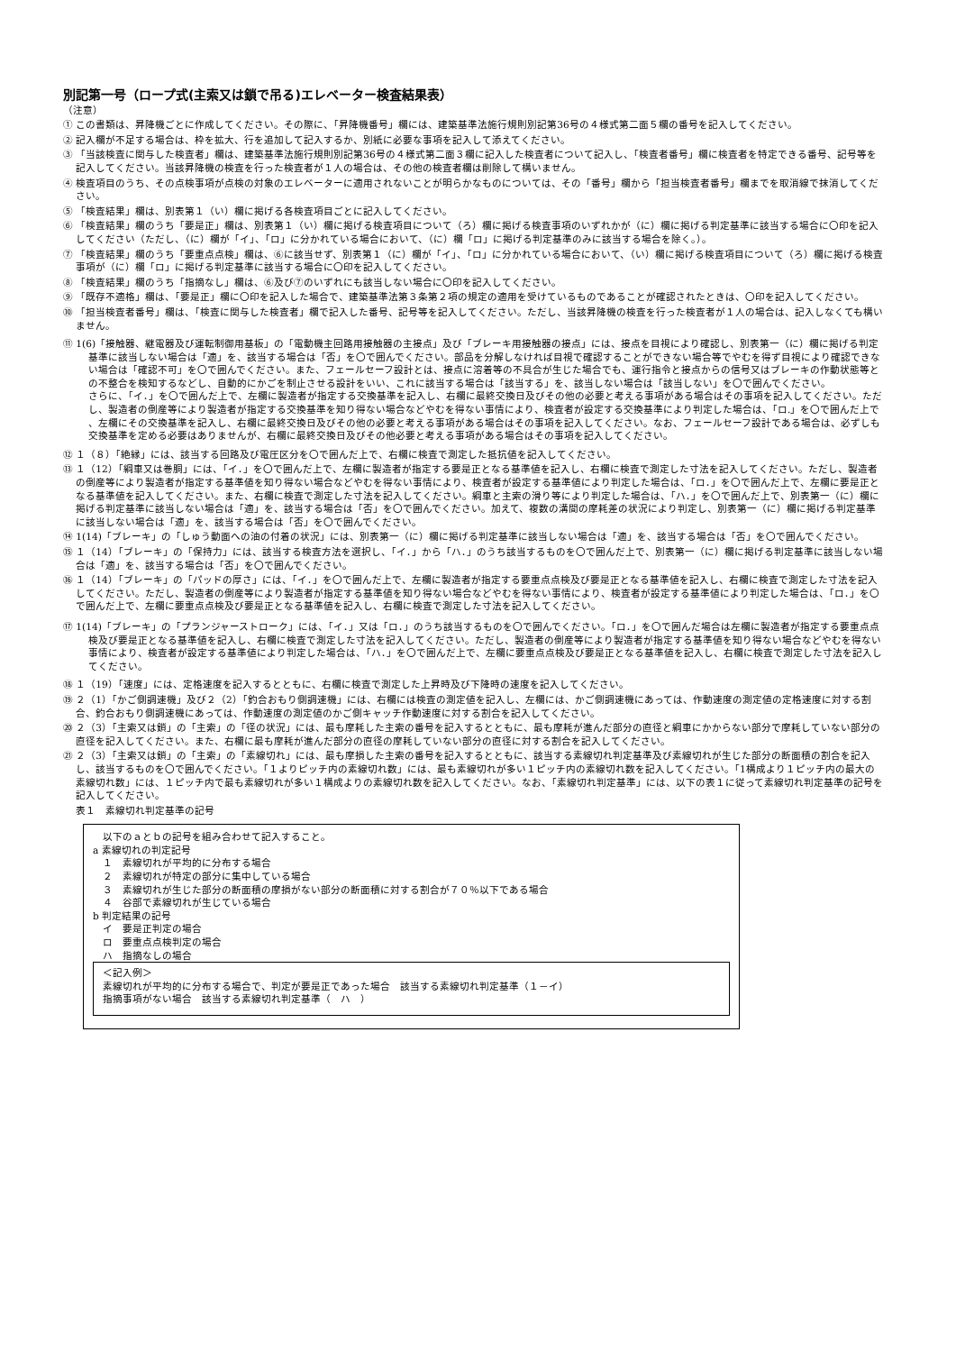別記第一号（ロープ式(主索又は鎖で吊る)エレベーター検査結果表）
（注意）
① この書類は、昇降機ごとに作成してください。その際に、「昇降機番号」欄には、建築基準法施行規則別記第36号の４様式第二面５欄の番号を記入してください。
② 記入欄が不足する場合は、枠を拡大、行を追加して記入するか、別紙に必要な事項を記入して添えてください。
③ 「当該検査に関与した検査者」欄は、建築基準法施行規則別記第36号の４様式第二面３欄に記入した検査者について記入し、「検査者番号」欄に検査者を特定できる番号、記号等を記入してください。当該昇降機の検査を行った検査者が１人の場合は、その他の検査者欄は削除して構いません。
④ 検査項目のうち、その点検事項が点検の対象のエレベーターに適用されないことが明らかなものについては、その「番号」欄から「担当検査者番号」欄までを取消線で抹消してください。
⑤ 「検査結果」欄は、別表第１（い）欄に掲げる各検査項目ごとに記入してください。
⑥ 「検査結果」欄のうち「要是正」欄は、別表第１（い）欄に掲げる検査項目について（ろ）欄に掲げる検査事項のいずれかが（に）欄に掲げる判定基準に該当する場合に〇印を記入してください（ただし、（に）欄が「イ」、「ロ」に分かれている場合において、（に）欄「ロ」に掲げる判定基準のみに該当する場合を除く。）。
⑦ 「検査結果」欄のうち「要重点点検」欄は、⑥に該当せず、別表第１（に）欄が「イ」、「ロ」に分かれている場合において、（い）欄に掲げる検査項目について（ろ）欄に掲げる検査事項が（に）欄「ロ」に掲げる判定基準に該当する場合に〇印を記入してください。
⑧ 「検査結果」欄のうち「指摘なし」欄は、⑥及び⑦のいずれにも該当しない場合に〇印を記入してください。
⑨ 「既存不適格」欄は、「要是正」欄に〇印を記入した場合で、建築基準法第３条第２項の規定の適用を受けているものであることが確認されたときは、〇印を記入してください。
⑩ 「担当検査者番号」欄は、「検査に関与した検査者」欄で記入した番号、記号等を記入してください。ただし、当該昇降機の検査を行った検査者が１人の場合は、記入しなくても構いません。
⑪ 1(6)「接触器、継電器及び運転制御用基板」の「電動機主回路用接触器の主接点」及び「ブレーキ用接触器の接点」には、接点を目視により確認し、別表第一（に）欄に掲げる判定基準に該当しない場合は「適」を、該当する場合は「否」を〇で囲んでください。部品を分解しなければ目視で確認することができない場合等でやむを得ず目視により確認できない場合は「確認不可」を〇で囲んでください。また、フェールセーフ設計とは、接点に溶着等の不具合が生じた場合でも、運行指令と接点からの信号又はブレーキの作動状態等との不整合を検知するなどし、自動的にかごを制止させる設計をいい、これに該当する場合は「該当する」を、該当しない場合は「該当しない」を〇で囲んでください。
さらに、「イ．」を〇で囲んだ上で、左欄に製造者が指定する交換基準を記入し、右欄に最終交換日及びその他の必要と考える事項がある場合はその事項を記入してください。ただし、製造者の倒産等により製造者が指定する交換基準を知り得ない場合などやむを得ない事情により、検査者が設定する交換基準により判定した場合は、「ロ.」を〇で囲んだ上で 、左欄にその交換基準を記入し、右欄に最終交換日及びその他の必要と考える事項がある場合はその事項を記入してください。なお、フェールセーフ設計である場合は、必ずしも交換基準を定める必要はありませんが、右欄に最終交換日及びその他必要と考える事項がある場合はその事項を記入してください。
⑫ １（８）「絶縁」には、該当する回路及び電圧区分を〇で囲んだ上で、右欄に検査で測定した抵抗値を記入してください。
⑬ １（12）「綱車又は巻胴」には、「イ．」を〇で囲んだ上で、左欄に製造者が指定する要是正となる基準値を記入し、右欄に検査で測定した寸法を記入してください。ただし、製造者の倒産等により製造者が指定する基準値を知り得ない場合などやむを得ない事情により、検査者が設定する基準値により判定した場合は、「ロ．」を〇で囲んだ上で、左欄に要是正となる基準値を記入してください。また、右欄に検査で測定した寸法を記入してください。綱車と主索の滑り等により判定した場合は、「ハ．」を〇で囲んだ上で、別表第一（に）欄に掲げる判定基準に該当しない場合は「適」を、該当する場合は「否」を〇で囲んでください。加えて、複数の溝間の摩耗差の状況により判定し、別表第一（に）欄に掲げる判定基準に該当しない場合は「適」を、該当する場合は「否」を〇で囲んでください。
⑭ 1(14)「ブレーキ」の「しゅう動面への油の付着の状況」には、別表第一（に）欄に掲げる判定基準に該当しない場合は「適」を、該当する場合は「否」を〇で囲んでください。
⑮ １（14）「ブレーキ」の「保持力」には、該当する検査方法を選択し、「イ．」から「ハ．」のうち該当するものを〇で囲んだ上で、別表第一（に）欄に掲げる判定基準に該当しない場合は「適」を、該当する場合は「否」を〇で囲んでください。
⑯ １（14）「ブレーキ」の「パッドの厚さ」には、「イ．」を〇で囲んだ上で、左欄に製造者が指定する要重点点検及び要是正となる基準値を記入し、右欄に検査で測定した寸法を記入してください。ただし、製造者の倒産等により製造者が指定する基準値を知り得ない場合などやむを得ない事情により、検査者が設定する基準値により判定した場合は、「ロ．」を〇で囲んだ上で、左欄に要重点点検及び要是正となる基準値を記入し、右欄に検査で測定した寸法を記入してください。
⑰ 1(14)「ブレーキ」の「プランジャーストローク」には、「イ．」又は「ロ．」のうち該当するものを〇で囲んでください。「ロ．」を〇で囲んだ場合は左欄に製造者が指定する要重点点検及び要是正となる基準値を記入し、右欄に検査で測定した寸法を記入してください。ただし、製造者の倒産等により製造者が指定する基準値を知り得ない場合などやむを得ない事情により、検査者が設定する基準値により判定した場合は、「ハ．」を〇で囲んだ上で、左欄に要重点点検及び要是正となる基準値を記入し、右欄に検査で測定した寸法を記入してください。
⑱ １（19）「速度」には、定格速度を記入するとともに、右欄に検査で測定した上昇時及び下降時の速度を記入してください。
⑲ ２（1）「かご側調速機」及び２（2）「釣合おもり側調速機」には、右欄には検査の測定値を記入し、左欄には、かご側調速機にあっては、作動速度の測定値の定格速度に対する割合、釣合おもり側調速機にあっては、作動速度の測定値のかご側キャッチ作動速度に対する割合を記入してください。
⑳ ２（3）「主索又は鎖」の「主索」の「径の状況」には、最も摩耗した主索の番号を記入するとともに、最も摩耗が進んだ部分の直径と綱車にかからない部分で摩耗していない部分の直径を記入してください。また、右欄に最も摩耗が進んだ部分の直径の摩耗していない部分の直径に対する割合を記入してください。
㉑ ２（3）「主索又は鎖」の「主索」の「素線切れ」には、最も摩損した主索の番号を記入するとともに、該当する素線切れ判定基準及び素線切れが生じた部分の断面積の割合を記入し、該当するものを〇で囲んでください。「１よりピッチ内の素線切れ数」には、最も素線切れが多い１ピッチ内の素線切れ数を記入してください。「1構成より１ピッチ内の最大の素線切れ数」には、１ピッチ内で最も素線切れが多い１構成よりの素線切れ数を記入してください。なお、「素線切れ判定基準」には、以下の表１に従って素線切れ判定基準の記号を記入してください。
表１　素線切れ判定基準の記号
　以下のａとｂの記号を組み合わせて記入すること。
a 素線切れの判定記号
　１　素線切れが平均的に分布する場合
　２　素線切れが特定の部分に集中している場合
　３　素線切れが生じた部分の断面積の摩損がない部分の断面積に対する割合が７０％以下である場合
　４　谷部で素線切れが生じている場合
b 判定結果の記号
　イ　要是正判定の場合
　ロ　要重点点検判定の場合
　ハ　指摘なしの場合
＜記入例＞
素線切れが平均的に分布する場合で、判定が要是正であった場合　該当する素線切れ判定基準（１－イ）
指摘事項がない場合　該当する素線切れ判定基準（　ハ　）